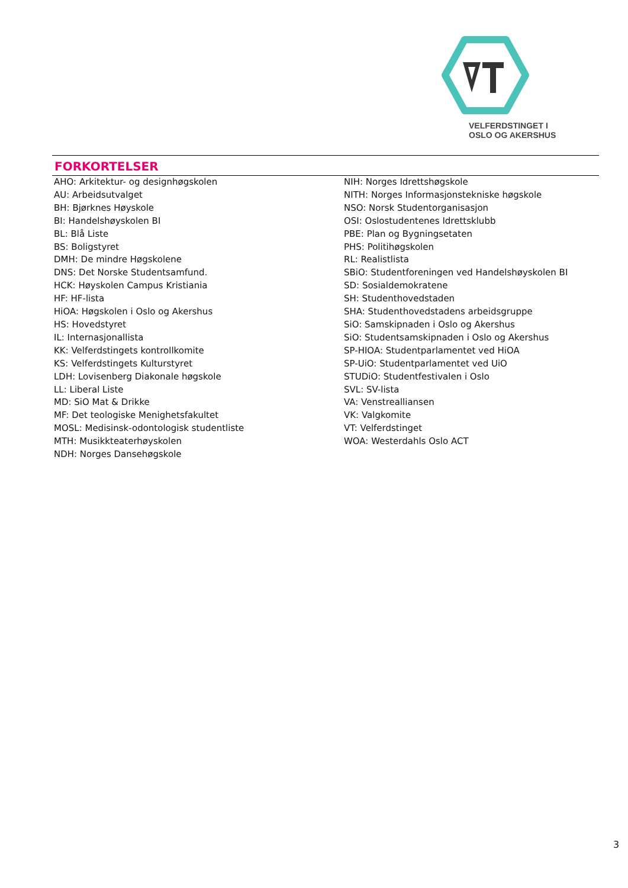VELFERDSTINGET I
OSLO OG AKERSHUS
FORKORTELSER
AHO: Arkitektur- og designhøgskolen
AU: Arbeidsutvalget
BH: Bjørknes Høyskole
BI: Handelshøyskolen BI
BL: Blå Liste
BS: Boligstyret
DMH: De mindre Høgskolene
DNS: Det Norske Studentsamfund.
HCK: Høyskolen Campus Kristiania
HF: HF-lista
HiOA: Høgskolen i Oslo og Akershus
HS: Hovedstyret
IL: Internasjonallista
KK: Velferdstingets kontrollkomite
KS: Velferdstingets Kulturstyret
LDH: Lovisenberg Diakonale høgskole
LL: Liberal Liste
MD: SiO Mat & Drikke
MF: Det teologiske Menighetsfakultet
MOSL: Medisinsk-odontologisk studentliste
MTH: Musikkteaterhøyskolen
NDH: Norges Dansehøgskole
NIH: Norges Idrettshøgskole
NITH: Norges Informasjonstekniske høgskole
NSO: Norsk Studentorganisasjon
OSI: Oslostudentenes Idrettsklubb
PBE: Plan og Bygningsetaten
PHS: Politihøgskolen
RL: Realistlista
SBiO: Studentforeningen ved Handelshøyskolen BI
SD: Sosialdemokratene
SH: Studenthovedstaden
SHA: Studenthovedstadens arbeidsgruppe
SiO: Samskipnaden i Oslo og Akershus
SiO: Studentsamskipnaden i Oslo og Akershus
SP-HIOA: Studentparlamentet ved HiOA
SP-UiO: Studentparlamentet ved UiO
STUDiO: Studentfestivalen i Oslo
SVL: SV-lista
VA: Venstrealliansen
VK: Valgkomite
VT: Velferdstinget
WOA: Westerdahls Oslo ACT
3